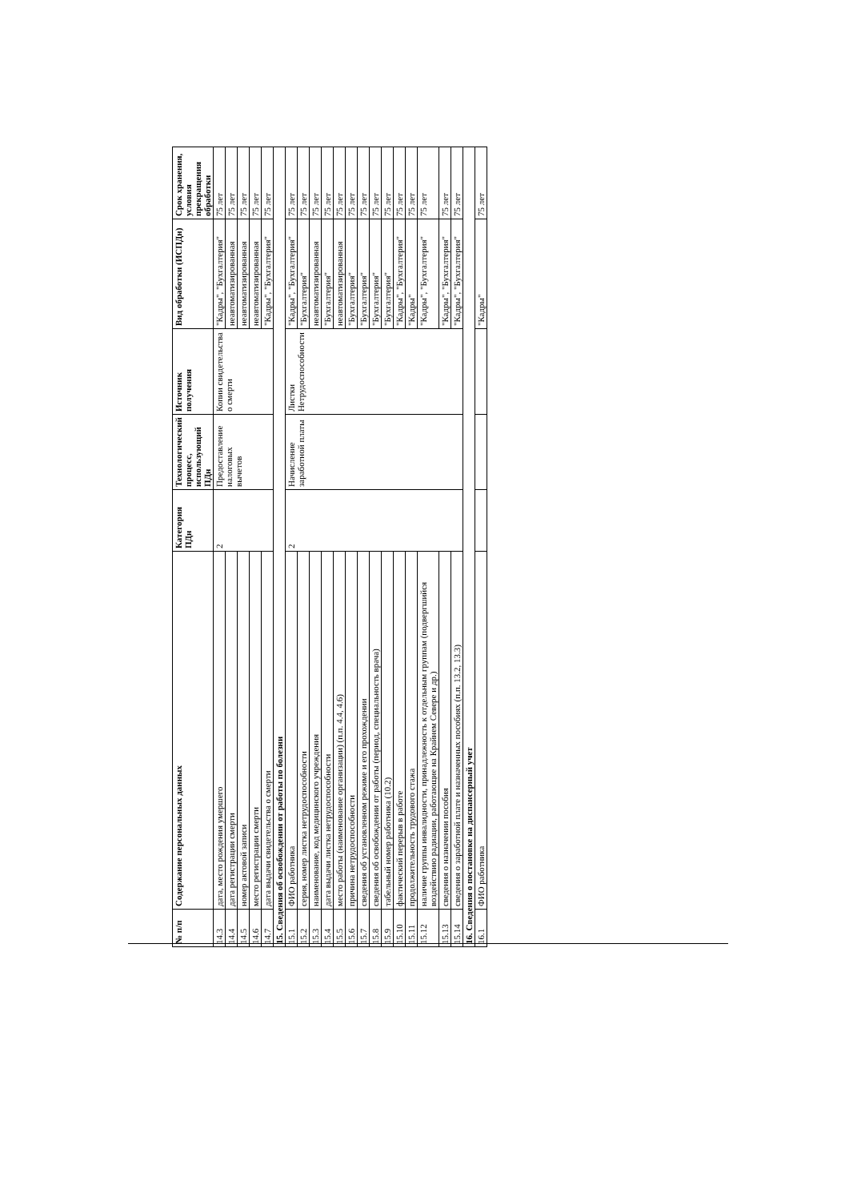| № п/п | Содержание персональных данных | Категория ПДн | Технологический процесс, использующий ПДн | Источник получения | Вид обработки (ИСПДн) | Срок хранения, условия прекращения обработки |
| --- | --- | --- | --- | --- | --- | --- |
| 14.3 | дата, место рождения умершего | 2 | Предоставление налоговых вычетов | Копии свидетельства о смерти | "Кадры", "Бухгалтерия" | 75 лет |
| 14.4 | дата регистрации смерти | | | | неавтоматизированная | 75 лет |
| 14.5 | номер актовой записи | | | | неавтоматизированная | 75 лет |
| 14.6 | место регистрации смерти | | | | неавтоматизированная | 75 лет |
| 14.7 | дата выдачи свидетельства о смерти | | | | "Кадры", "Бухгалтерия" | 75 лет |
| 15. Сведения об освобождении от работы по болезни | | | | | | |
| 15.1 | ФИО работника | 2 | Начисление заработной платы | Листки Нетрудоспособности | "Кадры", "Бухгалтерия" | 75 лет |
| 15.2 | серия, номер листка нетрудоспособности | | | | "Бухгалтерия" | 75 лет |
| 15.3 | наименование, код медицинского учреждения | | | | неавтоматизированная | 75 лет |
| 15.4 | дата выдачи листка нетрудоспособности | | | | "Бухгалтерия" | 75 лет |
| 15.5 | место работы (наименование организации) (п.п. 4.4, 4.6) | | | | неавтоматизированная | 75 лет |
| 15.6 | причина нетрудоспособности | | | | "Бухгалтерия" | 75 лет |
| 15.7 | сведения об установленном режиме и его прохождении | | | | "Бухгалтерия" | 75 лет |
| 15.8 | сведения об освобождении от работы (период, специальность врача) | | | | "Бухгалтерия" | 75 лет |
| 15.9 | табельный номер работника (10.2) | | | | "Бухгалтерия" | 75 лет |
| 15.10 | фактический перерыв в работе | | | | "Кадры", "Бухгалтерия" | 75 лет |
| 15.11 | продолжительность трудового стажа | | | | "Кадры" | 75 лет |
| 15.12 | наличие группы инвалидности, принадлежность к отдельным группам (подвергшийся воздействию радиации, работающие на Крайнем Севере и др.) | | | | "Кадры", "Бухгалтерия" | 75 лет |
| 15.13 | сведения о назначении пособия | | | | "Кадры", "Бухгалтерия" | 75 лет |
| 15.14 | сведения о заработной плате и назначенных пособиях (п.п. 13.2, 13.3) | | | | "Кадры", "Бухгалтерия" | 75 лет |
| 16. Сведения о постановке на диспансерный учет | | | | | | |
| 16.1 | ФИО работника | | | | "Кадры" | 75 лет |